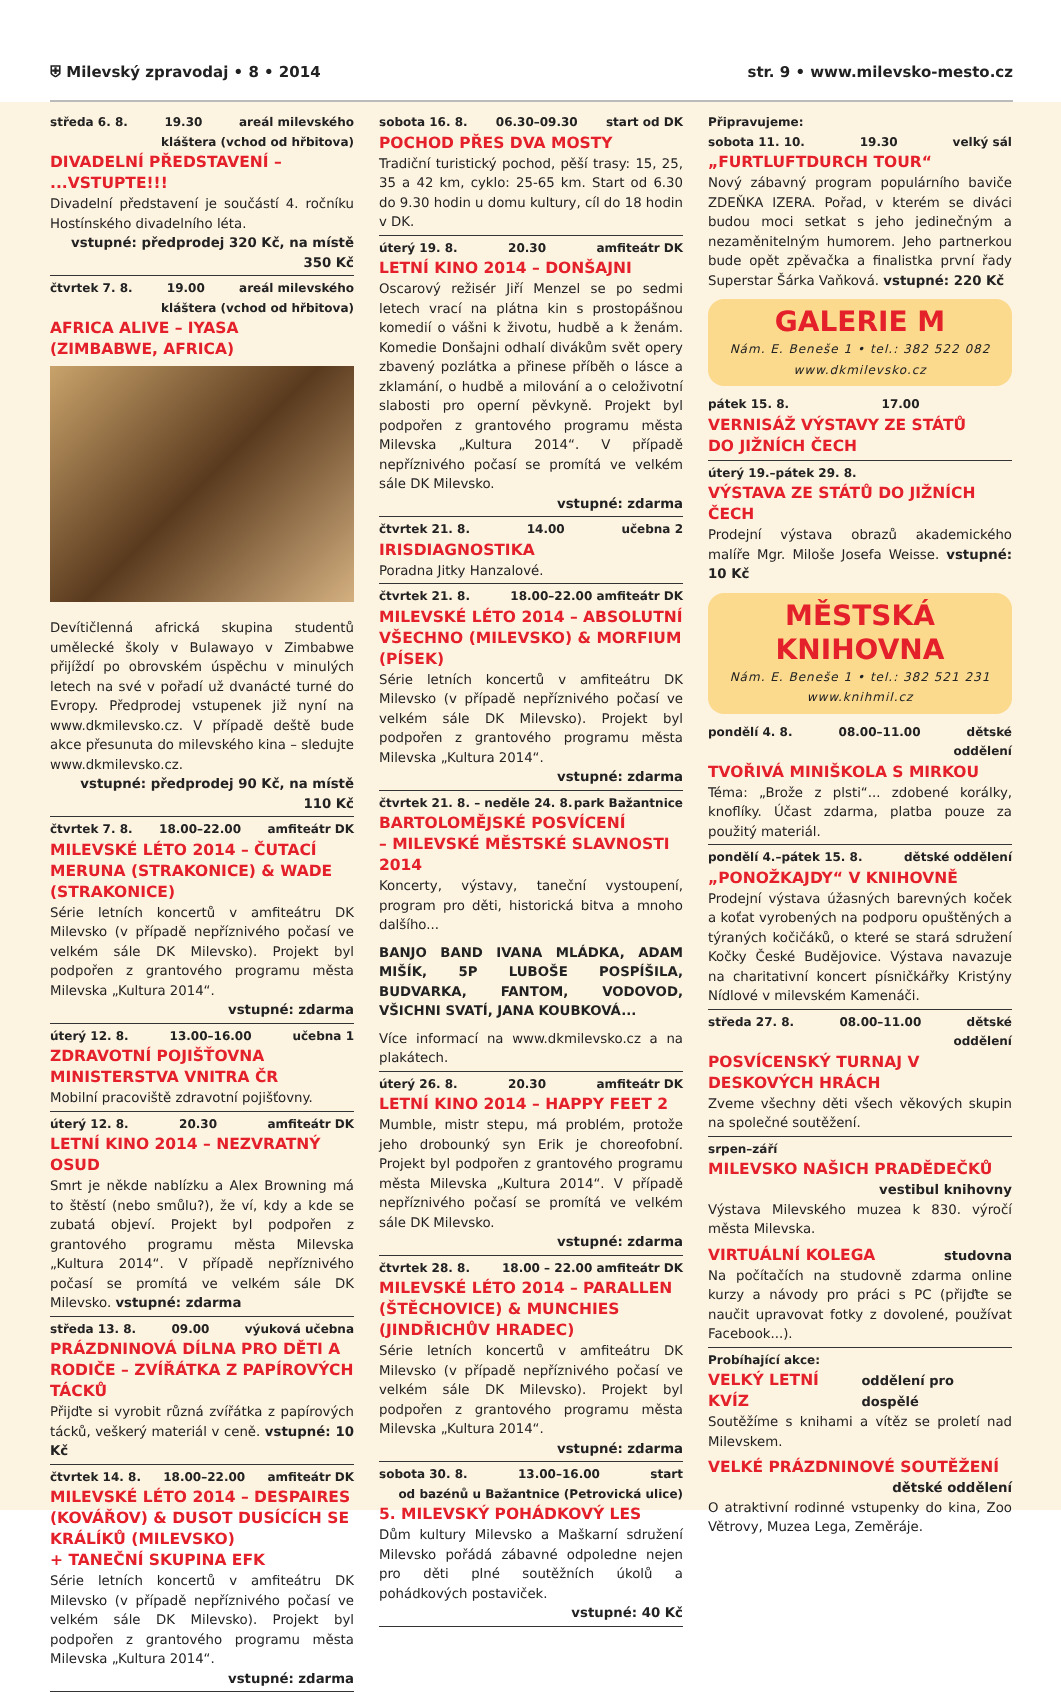⛨ Milevský zpravodaj • 8 • 2014 str. 9 • www.milevsko-mesto.cz
středa 6. 8. 19.30 areál milevského
kláštera (vchod od hřbitova)
DIVADELNÍ PŘEDSTAVENÍ – ...VSTUPTE!!!
Divadelní představení je součástí 4. ročníku Hostínského divadelního léta.
vstupné: předprodej 320 Kč, na místě 350 Kč
čtvrtek 7. 8. 19.00 areál milevského
kláštera (vchod od hřbitova)
AFRICA ALIVE – IYASA
(ZIMBABWE, AFRICA)
Devítičlenná africká skupina studentů umělecké školy v Bulawayo v Zimbabwe přijíždí po obrovském úspěchu v minulých letech na své v pořadí už dvanácté turné do Evropy. Předprodej vstupenek již nyní na www.dkmilevsko.cz. V případě deště bude akce přesunuta do milevského kina – sledujte www.dkmilevsko.cz.
vstupné: předprodej 90 Kč, na místě 110 Kč
čtvrtek 7. 8. 18.00–22.00 amfiteátr DK
MILEVSKÉ LÉTO 2014 – ČUTACÍ MERUNA (STRAKONICE) & WADE (STRAKONICE)
Série letních koncertů v amfiteátru DK Milevsko (v případě nepříznivého počasí ve velkém sále DK Milevsko). Projekt byl podpořen z grantového programu města Milevska „Kultura 2014“.
vstupné: zdarma
úterý 12. 8. 13.00–16.00 učebna 1
ZDRAVOTNÍ POJIŠŤOVNA
MINISTERSTVA VNITRA ČR
Mobilní pracoviště zdravotní pojišťovny.
úterý 12. 8. 20.30 amfiteátr DK
LETNÍ KINO 2014 – NEZVRATNÝ OSUD
Smrt je někde nablízku a Alex Browning má to štěstí (nebo smůlu?), že ví, kdy a kde se zubatá objeví. Projekt byl podpořen z grantového programu města Milevska „Kultura 2014“. V případě nepříznivého počasí se promítá ve velkém sále DK Milevsko. vstupné: zdarma
středa 13. 8. 09.00 výuková učebna
PRÁZDNINOVÁ DÍLNA PRO DĚTI A RODIČE – ZVÍŘÁTKA Z PAPÍROVÝCH TÁCKŮ
Přijďte si vyrobit různá zvířátka z papírových tácků, veškerý materiál v ceně. vstupné: 10 Kč
čtvrtek 14. 8. 18.00–22.00 amfiteátr DK
MILEVSKÉ LÉTO 2014 – DESPAIRES (KOVÁŘOV) & DUSOT DUSÍCÍCH SE KRÁLÍKŮ (MILEVSKO)
+ TANEČNÍ SKUPINA EFK
Série letních koncertů v amfiteátru DK Milevsko (v případě nepříznivého počasí ve velkém sále DK Milevsko). Projekt byl podpořen z grantového programu města Milevska „Kultura 2014“.
vstupné: zdarma
sobota 16. 8. 06.30–09.30 start od DK
POCHOD PŘES DVA MOSTY
Tradiční turistický pochod, pěší trasy: 15, 25, 35 a 42 km, cyklo: 25-65 km. Start od 6.30 do 9.30 hodin u domu kultury, cíl do 18 hodin v DK.
úterý 19. 8. 20.30 amfiteátr DK
LETNÍ KINO 2014 – DONŠAJNI
Oscarový režisér Jiří Menzel se po sedmi letech vrací na plátna kin s prostopášnou komedií o vášni k životu, hudbě a k ženám. Komedie Donšajni odhalí divákům svět opery zbavený pozlátka a přinese příběh o lásce a zklamání, o hudbě a milování a o celoživotní slabosti pro operní pěvkyně. Projekt byl podpořen z grantového programu města Milevska „Kultura 2014“. V případě nepříznivého počasí se promítá ve velkém sále DK Milevsko.
vstupné: zdarma
čtvrtek 21. 8. 14.00 učebna 2
IRISDIAGNOSTIKA
Poradna Jitky Hanzalové.
čtvrtek 21. 8. 18.00–22.00 amfiteátr DK
MILEVSKÉ LÉTO 2014 – ABSOLUTNÍ VŠECHNO (MILEVSKO) & MORFIUM (PÍSEK)
Série letních koncertů v amfiteátru DK Milevsko (v případě nepříznivého počasí ve velkém sále DK Milevsko). Projekt byl podpořen z grantového programu města Milevska „Kultura 2014“.
vstupné: zdarma
čtvrtek 21. 8. – neděle 24. 8. park Bažantnice
BARTOLOMĚJSKÉ POSVÍCENÍ
– MILEVSKÉ MĚSTSKÉ SLAVNOSTI 2014
Koncerty, výstavy, taneční vystoupení, program pro děti, historická bitva a mnoho dalšího...
BANJO BAND IVANA MLÁDKA, ADAM MIŠÍK, 5P LUBOŠE POSPÍŠILA, BUDVARKA, FANTOM, VODOVOD, VŠICHNI SVATÍ, JANA KOUBKOVÁ...
Více informací na www.dkmilevsko.cz a na plakátech.
úterý 26. 8. 20.30 amfiteátr DK
LETNÍ KINO 2014 – HAPPY FEET 2
Mumble, mistr stepu, má problém, protože jeho drobounký syn Erik je choreofobní. Projekt byl podpořen z grantového programu města Milevska „Kultura 2014“. V případě nepříznivého počasí se promítá ve velkém sále DK Milevsko.
vstupné: zdarma
čtvrtek 28. 8. 18.00 – 22.00 amfiteátr DK
MILEVSKÉ LÉTO 2014 – PARALLEN (ŠTĚCHOVICE) & MUNCHIES (JINDŘICHŮV HRADEC)
Série letních koncertů v amfiteátru DK Milevsko (v případě nepříznivého počasí ve velkém sále DK Milevsko). Projekt byl podpořen z grantového programu města Milevska „Kultura 2014“.
vstupné: zdarma
sobota 30. 8. 13.00–16.00 start
od bazénů u Bažantnice (Petrovická ulice)
5. MILEVSKÝ POHÁDKOVÝ LES
Dům kultury Milevsko a Maškarní sdružení Milevsko pořádá zábavné odpoledne nejen pro děti plné soutěžních úkolů a pohádkových postaviček.
vstupné: 40 Kč
Připravujeme:
sobota 11. 10. 19.30 velký sál
„FURTLUFTDURCH TOUR“
Nový zábavný program populárního baviče ZDEŇKA IZERA. Pořad, v kterém se diváci budou moci setkat s jeho jedinečným a nezaměnitelným humorem. Jeho partnerkou bude opět zpěvačka a finalistka první řady Superstar Šárka Vaňková. vstupné: 220 Kč
GALERIE M
Nám. E. Beneše 1 • tel.: 382 522 082
www.dkmilevsko.cz
pátek 15. 8. 17.00
VERNISÁŽ VÝSTAVY ZE STÁTŮ
DO JIŽNÍCH ČECH
úterý 19.–pátek 29. 8.
VÝSTAVA ZE STÁTŮ DO JIŽNÍCH ČECH
Prodejní výstava obrazů akademického malíře Mgr. Miloše Josefa Weisse. vstupné: 10 Kč
MĚSTSKÁ KNIHOVNA
Nám. E. Beneše 1 • tel.: 382 521 231
www.knihmil.cz
pondělí 4. 8. 08.00–11.00 dětské
oddělení
TVOŘIVÁ MINIŠKOLA S MIRKOU
Téma: „Brože z plsti“... zdobené korálky, knoflíky. Účast zdarma, platba pouze za použitý materiál.
pondělí 4.–pátek 15. 8. dětské oddělení
„PONOŽKAJDY“ V KNIHOVNĚ
Prodejní výstava úžasných barevných koček a koťat vyrobených na podporu opuštěných a týraných kočičáků, o které se stará sdružení Kočky České Budějovice. Výstava navazuje na charitativní koncert písničkářky Kristýny Nídlové v milevském Kamenáči.
středa 27. 8. 08.00–11.00 dětské
oddělení
POSVÍCENSKÝ TURNAJ V DESKOVÝCH HRÁCH
Zveme všechny děti všech věkových skupin na společné soutěžení.
srpen–září
MILEVSKO NAŠICH PRADĚDEČKŮ
vestibul knihovny
Výstava Milevského muzea k 830. výročí města Milevska.
VIRTUÁLNÍ KOLEGA studovna
Na počítačích na studovně zdarma online kurzy a návody pro práci s PC (přijďte se naučit upravovat fotky z dovolené, používat Facebook...).
Probíhající akce:
VELKÝ LETNÍ KVÍZ oddělení pro dospělé
Soutěžíme s knihami a vítěz se proletí nad Milevskem.
VELKÉ PRÁZDNINOVÉ SOUTĚŽENÍ
dětské oddělení
O atraktivní rodinné vstupenky do kina, Zoo Větrovy, Muzea Lega, Zeměráje.